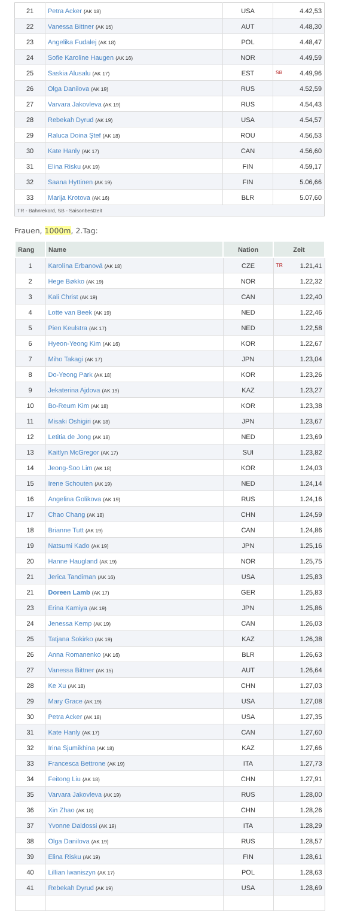| 21 | Petra Acker (AK 18) | USA | 4.42,53 |
| 22 | Vanessa Bittner (AK 15) | AUT | 4.48,30 |
| 23 | Angelika Fudalej (AK 18) | POL | 4.48,47 |
| 24 | Sofie Karoline Haugen (AK 16) | NOR | 4.49,59 |
| 25 | Saskia Alusalu (AK 17) | EST | SB 4.49,96 |
| 26 | Olga Danilova (AK 19) | RUS | 4.52,59 |
| 27 | Varvara Jakovleva (AK 19) | RUS | 4.54,43 |
| 28 | Rebekah Dyrud (AK 19) | USA | 4.54,57 |
| 29 | Raluca Doina Ştef (AK 18) | ROU | 4.56,53 |
| 30 | Kate Hanly (AK 17) | CAN | 4.56,60 |
| 31 | Elina Risku (AK 19) | FIN | 4.59,17 |
| 32 | Saana Hyttinen (AK 19) | FIN | 5.06,66 |
| 33 | Marija Krotova (AK 16) | BLR | 5.07,60 |
| TR - Bahnrekord, SB - Saisonbestzeit | | | |
Frauen, 1000m, 2.Tag:
| Rang | Name | Nation | Zeit |
| --- | --- | --- | --- |
| 1 | Karolína Erbanová (AK 18) | CZE | TR 1.21,41 |
| 2 | Hege Bøkko (AK 19) | NOR | 1.22,32 |
| 3 | Kali Christ (AK 19) | CAN | 1.22,40 |
| 4 | Lotte van Beek (AK 19) | NED | 1.22,46 |
| 5 | Pien Keulstra (AK 17) | NED | 1.22,58 |
| 6 | Hyeon-Yeong Kim (AK 16) | KOR | 1.22,67 |
| 7 | Miho Takagi (AK 17) | JPN | 1.23,04 |
| 8 | Do-Yeong Park (AK 18) | KOR | 1.23,26 |
| 9 | Jekaterina Ajdova (AK 19) | KAZ | 1.23,27 |
| 10 | Bo-Reum Kim (AK 18) | KOR | 1.23,38 |
| 11 | Misaki Oshigiri (AK 18) | JPN | 1.23,67 |
| 12 | Letitia de Jong (AK 18) | NED | 1.23,69 |
| 13 | Kaitlyn McGregor (AK 17) | SUI | 1.23,82 |
| 14 | Jeong-Soo Lim (AK 18) | KOR | 1.24,03 |
| 15 | Irene Schouten (AK 19) | NED | 1.24,14 |
| 16 | Angelina Golikova (AK 19) | RUS | 1.24,16 |
| 17 | Chao Chang (AK 18) | CHN | 1.24,59 |
| 18 | Brianne Tutt (AK 19) | CAN | 1.24,86 |
| 19 | Natsumi Kado (AK 19) | JPN | 1.25,16 |
| 20 | Hanne Haugland (AK 19) | NOR | 1.25,75 |
| 21 | Jerica Tandiman (AK 16) | USA | 1.25,83 |
| 21 | Doreen Lamb (AK 17) | GER | 1.25,83 |
| 23 | Erina Kamiya (AK 19) | JPN | 1.25,86 |
| 24 | Jenessa Kemp (AK 19) | CAN | 1.26,03 |
| 25 | Tatjana Sokirko (AK 19) | KAZ | 1.26,38 |
| 26 | Anna Romanenko (AK 16) | BLR | 1.26,63 |
| 27 | Vanessa Bittner (AK 15) | AUT | 1.26,64 |
| 28 | Ke Xu (AK 18) | CHN | 1.27,03 |
| 29 | Mary Grace (AK 19) | USA | 1.27,08 |
| 30 | Petra Acker (AK 18) | USA | 1.27,35 |
| 31 | Kate Hanly (AK 17) | CAN | 1.27,60 |
| 32 | Irina Sjumikhina (AK 18) | KAZ | 1.27,66 |
| 33 | Francesca Bettrone (AK 19) | ITA | 1.27,73 |
| 34 | Feitong Liu (AK 18) | CHN | 1.27,91 |
| 35 | Varvara Jakovleva (AK 19) | RUS | 1.28,00 |
| 36 | Xin Zhao (AK 18) | CHN | 1.28,26 |
| 37 | Yvonne Daldossi (AK 19) | ITA | 1.28,29 |
| 38 | Olga Danilova (AK 19) | RUS | 1.28,57 |
| 39 | Elina Risku (AK 19) | FIN | 1.28,61 |
| 40 | Lillian Iwaniszyn (AK 17) | POL | 1.28,63 |
| 41 | Rebekah Dyrud (AK 19) | USA | 1.28,69 |